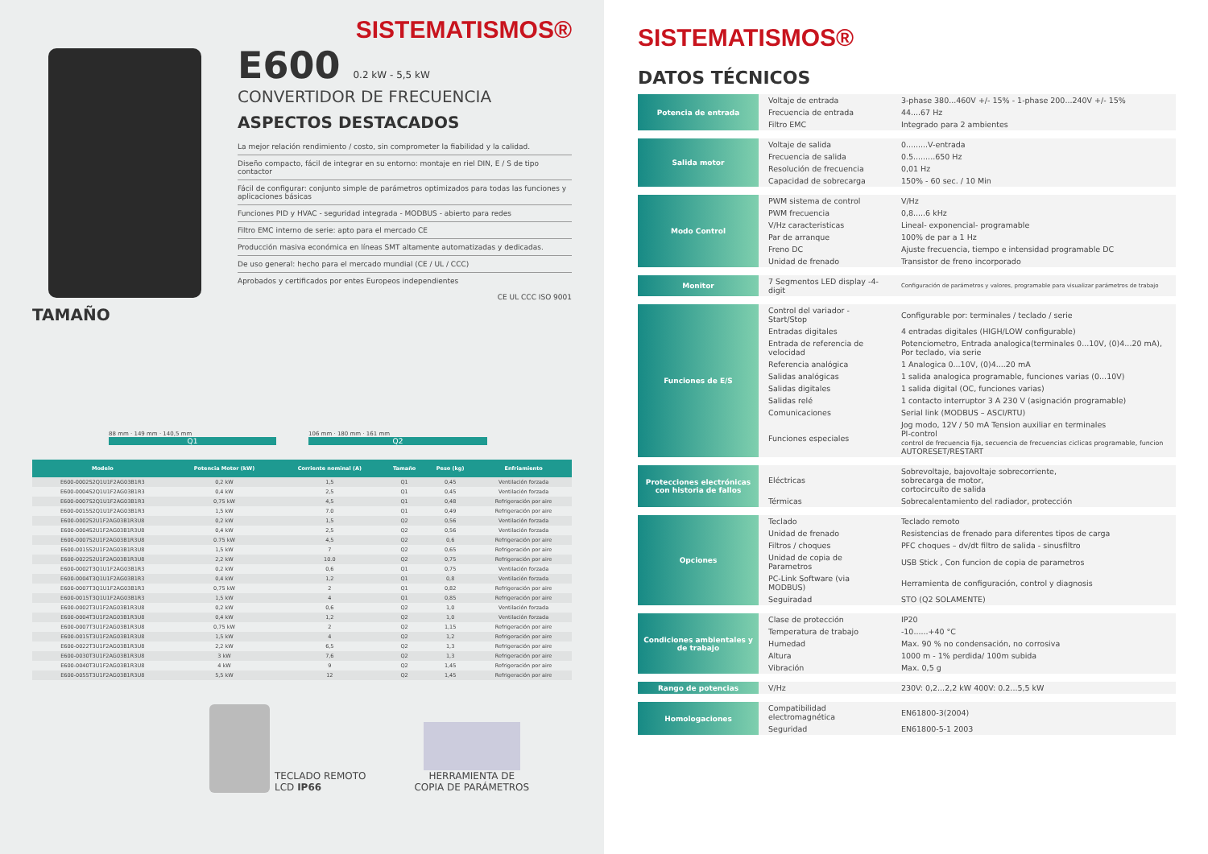SISTEMATISMOS®
E600 0.2 kW - 5,5 kW
CONVERTIDOR DE FRECUENCIA
ASPECTOS DESTACADOS
La mejor relación rendimiento / costo, sin comprometer la fiabilidad y la calidad.
Diseño compacto, fácil de integrar en su entorno: montaje en riel DIN, E / S de tipo contactor
Fácil de configurar: conjunto simple de parámetros optimizados para todas las funciones y aplicaciones básicas
Funciones PID y HVAC - seguridad integrada - MODBUS - abierto para redes
Filtro EMC interno de serie: apto para el mercado CE
Producción masiva económica en líneas SMT altamente automatizadas y dedicadas.
De uso general: hecho para el mercado mundial (CE / UL / CCC)
Aprobados y certificados por entes Europeos independientes
CE UL CCC ISO 9001
TAMAÑO
88 mm · 149 mm · 140,5 mm
Q1
106 mm · 180 mm · 161 mm
Q2
| Modelo | Potencia Motor (kW) | Corriente nominal (A) | Tamaño | Peso (kg) | Enfriamiento |
| --- | --- | --- | --- | --- | --- |
| E600-0002S2Q1U1F2AG03B1R3 | 0,2 kW | 1,5 | Q1 | 0,45 | Ventilación forzada |
| E600-0004S2Q1U1F2AG03B1R3 | 0,4 kW | 2,5 | Q1 | 0,45 | Ventilación forzada |
| E600-0007S2Q1U1F2AG03B1R3 | 0,75 kW | 4,5 | Q1 | 0,48 | Refrigeración por aire |
| E600-0015S2Q1U1F2AG03B1R3 | 1,5 kW | 7.0 | Q1 | 0,49 | Refrigeración por aire |
| E600-0002S2U1F2AG03B1R3U8 | 0,2 kW | 1,5 | Q2 | 0,56 | Ventilación forzada |
| E600-0004S2U1F2AG03B1R3U8 | 0,4 kW | 2,5 | Q2 | 0,56 | Ventilación forzada |
| E600-0007S2U1F2AG03B1R3U8 | 0.75 kW | 4,5 | Q2 | 0,6 | Refrigeración por aire |
| E600-0015S2U1F2AG03B1R3U8 | 1,5 kW | 7 | Q2 | 0,65 | Refrigeración por aire |
| E600-0022S2U1F2AG03B1R3U8 | 2,2 kW | 10.0 | Q2 | 0,75 | Refrigeración por aire |
| E600-0002T3Q1U1F2AG03B1R3 | 0,2 kW | 0,6 | Q1 | 0,75 | Ventilación forzada |
| E600-0004T3Q1U1F2AG03B1R3 | 0,4 kW | 1,2 | Q1 | 0,8 | Ventilación forzada |
| E600-0007T3Q1U1F2AG03B1R3 | 0,75 kW | 2 | Q1 | 0,82 | Refrigeración por aire |
| E600-0015T3Q1U1F2AG03B1R3 | 1,5 kW | 4 | Q1 | 0,85 | Refrigeración por aire |
| E600-0002T3U1F2AG03B1R3U8 | 0,2 kW | 0,6 | Q2 | 1,0 | Ventilación forzada |
| E600-0004T3U1F2AG03B1R3U8 | 0,4 kW | 1,2 | Q2 | 1,0 | Ventilación forzada |
| E600-0007T3U1F2AG03B1R3U8 | 0,75 kW | 2 | Q2 | 1,15 | Refrigeración por aire |
| E600-0015T3U1F2AG03B1R3U8 | 1,5 kW | 4 | Q2 | 1,2 | Refrigeración por aire |
| E600-0022T3U1F2AG03B1R3U8 | 2,2 kW | 6,5 | Q2 | 1,3 | Refrigeración por aire |
| E600-0030T3U1F2AG03B1R3U8 | 3 kW | 7,6 | Q2 | 1,3 | Refrigeración por aire |
| E600-0040T3U1F2AG03B1R3U8 | 4 kW | 9 | Q2 | 1,45 | Refrigeración por aire |
| E600-0055T3U1F2AG03B1R3U8 | 5,5 kW | 12 | Q2 | 1,45 | Refrigeración por aire |
TECLADO REMOTO
LCD IP66
HERRAMIENTA DE
COPIA DE PARÁMETROS
SISTEMATISMOS®
DATOS TÉCNICOS
| Potencia de entrada | Voltaje de entrada | 3-phase 380...460V +/- 15% - 1-phase 200...240V +/- 15% |
| | Frecuencia de entrada | 44....67 Hz |
| | Filtro EMC | Integrado para 2 ambientes |
| Salida motor | Voltaje de salida | 0.........V-entrada |
| | Frecuencia de salida | 0.5.........650 Hz |
| | Resolución de frecuencia | 0,01 Hz |
| | Capacidad de sobrecarga | 150% - 60 sec. / 10 Min |
| Modo Control | PWM sistema de control | V/Hz |
| | PWM frecuencia | 0,8.....6 kHz |
| | V/Hz caracteristicas | Lineal- exponencial- programable |
| | Par de arranque | 100% de par a 1 Hz |
| | Freno DC | Ajuste frecuencia, tiempo e intensidad programable DC |
| | Unidad de frenado | Transistor de freno incorporado |
| Monitor | 7 Segmentos LED display -4- digit | Configuración de parámetros y valores, programable para visualizar parámetros de trabajo |
| Funciones de E/S | Control del variador - Start/Stop | Configurable por: terminales / teclado / serie |
| | Entradas digitales | 4 entradas digitales (HIGH/LOW configurable) |
| | Entrada de referencia de velocidad | Potenciometro, Entrada analogica(terminales 0...10V, (0)4...20 mA), Por teclado, via serie |
| | Referencia analógica | 1 Analogica 0...10V, (0)4....20 mA |
| | Salidas analógicas | 1 salida analogica programable, funciones varias (0...10V) |
| | Salidas digitales | 1 salida digital (OC, funciones varias) |
| | Salidas relé | 1 contacto interruptor 3 A 230 V (asignación programable) |
| | Comunicaciones | Serial link (MODBUS – ASCI/RTU) |
| | Funciones especiales | Jog modo, 12V / 50 mA Tension auxiliar en terminales PI-control control de frecuencia fija, secuencia de frecuencias ciclicas programable, funcion AUTORESET/RESTART |
| Protecciones electrónicas con historia de fallos | Eléctricas | Sobrevoltaje, bajovoltaje sobrecorriente, sobrecarga de motor, cortocircuito de salida |
| | Térmicas | Sobrecalentamiento del radiador, protección |
| Opciones | Teclado | Teclado remoto |
| | Unidad de frenado | Resistencias de frenado para diferentes tipos de carga |
| | Filtros / choques | PFC choques – dv/dt filtro de salida - sinusfiltro |
| | Unidad de copia de Parametros | USB Stick , Con funcion de copia de parametros |
| | PC-Link Software (via MODBUS) | Herramienta de configuración, control y diagnosis |
| | Seguiradad | STO (Q2 SOLAMENTE) |
| Condiciones ambientales y de trabajo | Clase de protección | IP20 |
| | Temperatura de trabajo | -10......+40 °C |
| | Humedad | Max. 90 % no condensación, no corrosiva |
| | Altura | 1000 m - 1% perdida/ 100m subida |
| | Vibración | Max. 0,5 g |
| Rango de potencias | V/Hz | 230V: 0,2...2,2 kW 400V: 0.2...5,5 kW |
| Homologaciones | Compatibilidad electromagnética | EN61800-3(2004) |
| | Seguridad | EN61800-5-1 2003 |